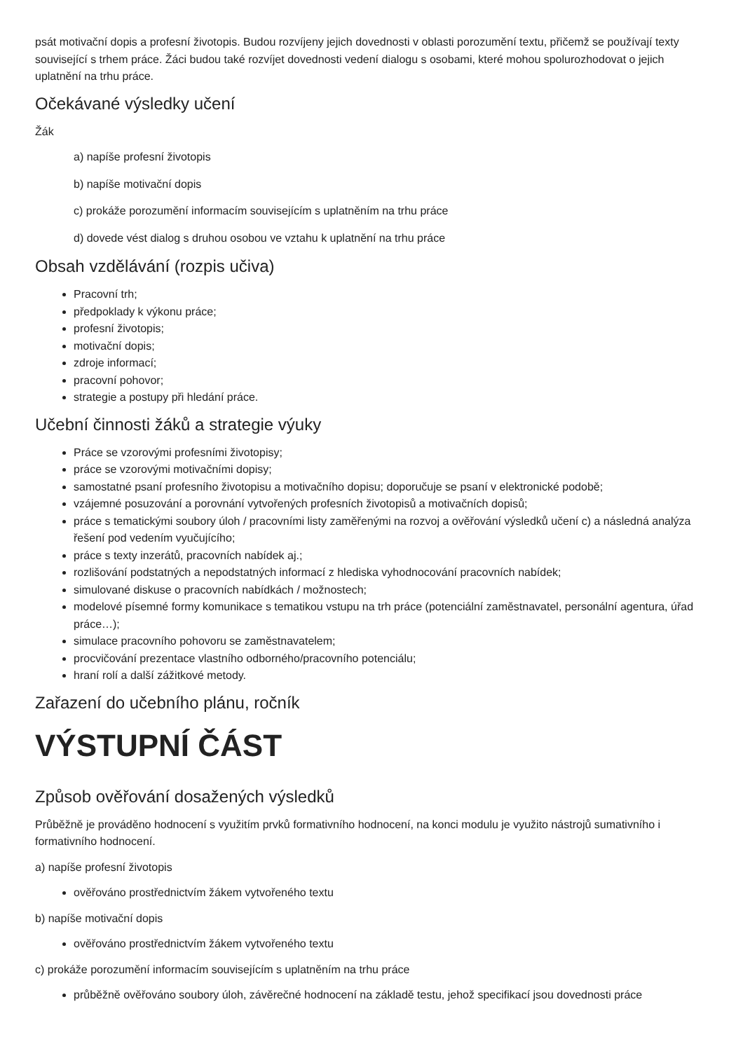psát motivační dopis a profesní životopis. Budou rozvíjeny jejich dovednosti v oblasti porozumění textu, přičemž se používají texty související s trhem práce. Žáci budou také rozvíjet dovednosti vedení dialogu s osobami, které mohou spolurozhodovat o jejich uplatnění na trhu práce.
Očekávané výsledky učení
Žák
a) napíše profesní životopis
b) napíše motivační dopis
c) prokáže porozumění informacím souvisejícím s uplatněním na trhu práce
d) dovede vést dialog s druhou osobou ve vztahu k uplatnění na trhu práce
Obsah vzdělávání (rozpis učiva)
Pracovní trh;
předpoklady k výkonu práce;
profesní životopis;
motivační dopis;
zdroje informací;
pracovní pohovor;
strategie a postupy při hledání práce.
Učební činnosti žáků a strategie výuky
Práce se vzorovými profesními životopisy;
práce se vzorovými motivačními dopisy;
samostatné psaní profesního životopisu a motivačního dopisu; doporučuje se psaní v elektronické podobě;
vzájemné posuzování a porovnání vytvořených profesních životopisů a motivačních dopisů;
práce s tematickými soubory úloh / pracovními listy zaměřenými na rozvoj a ověřování výsledků učení c) a následná analýza řešení pod vedením vyučujícího;
práce s texty inzerátů, pracovních nabídek aj.;
rozlišování podstatných a nepodstatných informací z hlediska vyhodnocování pracovních nabídek;
simulované diskuse o pracovních nabídkách / možnostech;
modelové písemné formy komunikace s tematikou vstupu na trh práce (potenciální zaměstnavatel, personální agentura, úřad práce…);
simulace pracovního pohovoru se zaměstnavatelem;
procvičování prezentace vlastního odborného/pracovního potenciálu;
hraní rolí a další zážitkové metody.
Zařazení do učebního plánu, ročník
VÝSTUPNÍ ČÁST
Způsob ověřování dosažených výsledků
Průběžně je prováděno hodnocení s využitím prvků formativního hodnocení, na konci modulu je využito nástrojů sumativního i formativního hodnocení.
a) napíše profesní životopis
ověřováno prostřednictvím žákem vytvořeného textu
b) napíše motivační dopis
ověřováno prostřednictvím žákem vytvořeného textu
c) prokáže porozumění informacím souvisejícím s uplatněním na trhu práce
průběžně ověřováno soubory úloh, závěrečné hodnocení na základě testu, jehož specifikací jsou dovednosti práce